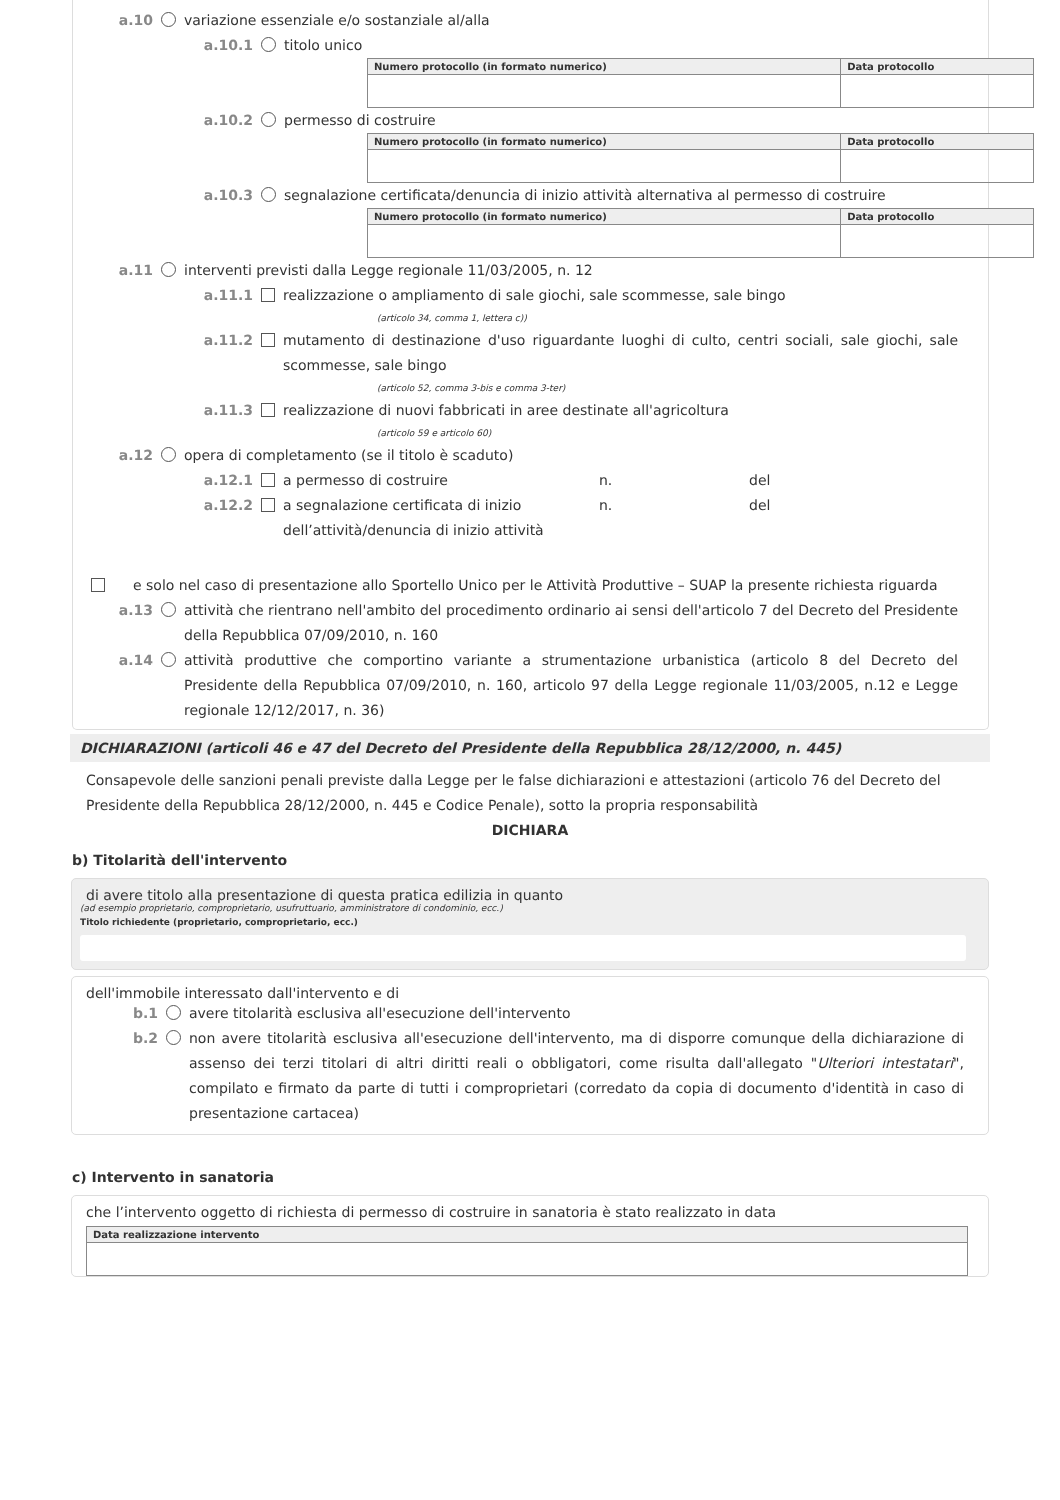a.10 variazione essenziale e/o sostanziale al/alla
a.10.1 titolo unico
| Numero protocollo (in formato numerico) | Data protocollo |
| --- | --- |
a.10.2 permesso di costruire
| Numero protocollo (in formato numerico) | Data protocollo |
| --- | --- |
a.10.3 segnalazione certificata/denuncia di inizio attività alternativa al permesso di costruire
| Numero protocollo (in formato numerico) | Data protocollo |
| --- | --- |
a.11 interventi previsti dalla Legge regionale 11/03/2005, n. 12
a.11.1 realizzazione o ampliamento di sale giochi, sale scommesse, sale bingo
(articolo 34, comma 1, lettera c))
a.11.2 mutamento di destinazione d'uso riguardante luoghi di culto, centri sociali, sale giochi, sale scommesse, sale bingo
(articolo 52, comma 3-bis e comma 3-ter)
a.11.3 realizzazione di nuovi fabbricati in aree destinate all'agricoltura
(articolo 59 e articolo 60)
a.12 opera di completamento (se il titolo è scaduto)
a.12.1 a permesso di costruire n. del
a.12.2 a segnalazione certificata di inizio dell’attività/denuncia di inizio attività n. del
e solo nel caso di presentazione allo Sportello Unico per le Attività Produttive – SUAP la presente richiesta riguarda
a.13 attività che rientrano nell'ambito del procedimento ordinario ai sensi dell'articolo 7 del Decreto del Presidente della Repubblica 07/09/2010, n. 160
a.14 attività produttive che comportino variante a strumentazione urbanistica (articolo 8 del Decreto del Presidente della Repubblica 07/09/2010, n. 160, articolo 97 della Legge regionale 11/03/2005, n.12 e Legge regionale 12/12/2017, n. 36)
DICHIARAZIONI (articoli 46 e 47 del Decreto del Presidente della Repubblica 28/12/2000, n. 445)
Consapevole delle sanzioni penali previste dalla Legge per le false dichiarazioni e attestazioni (articolo 76 del Decreto del Presidente della Repubblica 28/12/2000, n. 445 e Codice Penale), sotto la propria responsabilità
DICHIARA
b) Titolarità dell'intervento
di avere titolo alla presentazione di questa pratica edilizia in quanto
(ad esempio proprietario, comproprietario, usufruttuario, amministratore di condominio, ecc.)
Titolo richiedente (proprietario, comproprietario, ecc.)
dell'immobile interessato dall'intervento e di
b.1 avere titolarità esclusiva all'esecuzione dell'intervento
b.2 non avere titolarità esclusiva all'esecuzione dell'intervento, ma di disporre comunque della dichiarazione di assenso dei terzi titolari di altri diritti reali o obbligatori, come risulta dall'allegato "Ulteriori intestatari", compilato e firmato da parte di tutti i comproprietari (corredato da copia di documento d'identità in caso di presentazione cartacea)
c) Intervento in sanatoria
che l’intervento oggetto di richiesta di permesso di costruire in sanatoria è stato realizzato in data
| Data realizzazione intervento |
| --- |